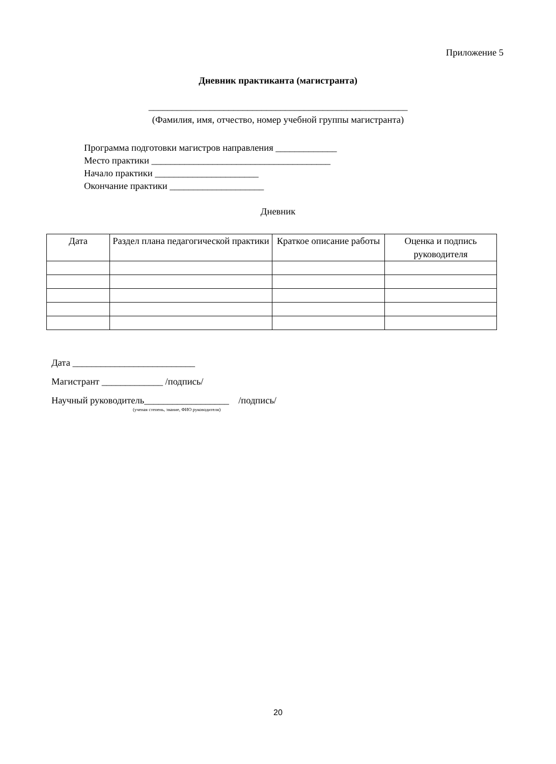Приложение 5
Дневник практиканта (магистранта)
_______________________________________________________
(Фамилия, имя, отчество, номер учебной группы магистранта)
Программа подготовки магистров направления _____________
Место практики ______________________________________
Начало практики ______________________
Окончание практики ____________________
Дневник
| Дата | Раздел плана педагогической практики | Краткое описание работы | Оценка и подпись руководителя |
| --- | --- | --- | --- |
Дата __________________________
Магистрант _____________ /подпись/
Научный руководитель__________________ /подпись/
(ученая степень, звание, ФИО руководителя)
20